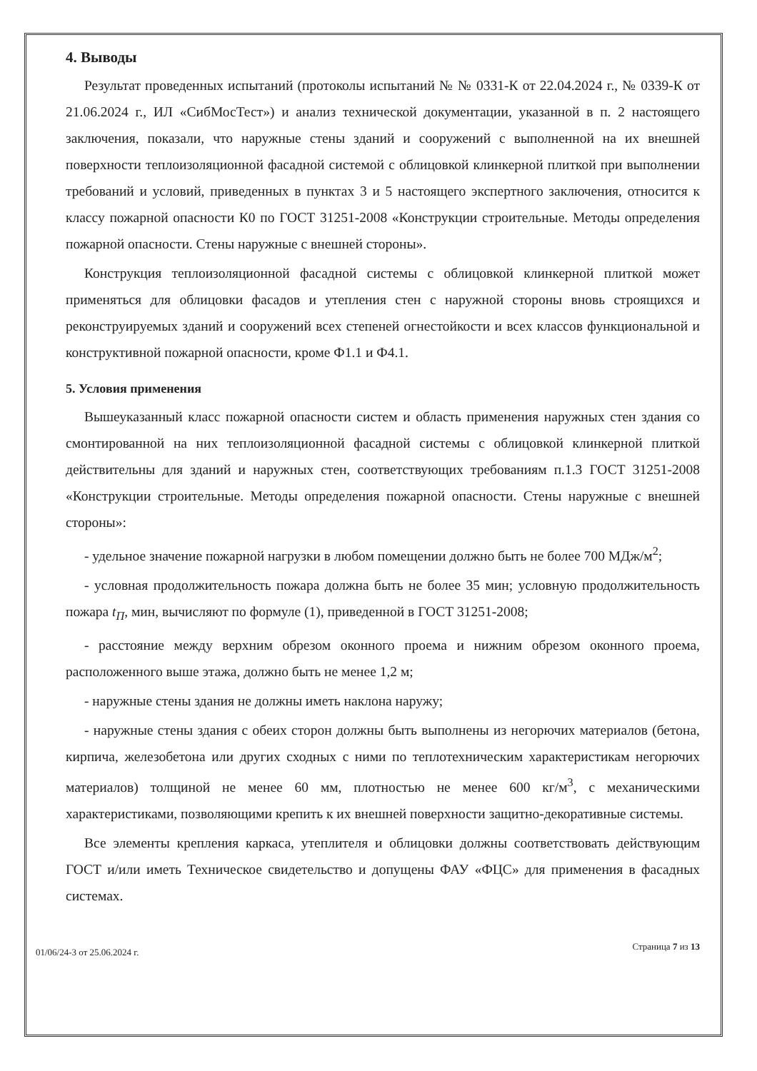4. Выводы
Результат проведенных испытаний (протоколы испытаний № № 0331-К от 22.04.2024 г., № 0339-К от 21.06.2024 г., ИЛ «СибМосТест») и анализ технической документации, указанной в п. 2 настоящего заключения, показали, что наружные стены зданий и сооружений с выполненной на их внешней поверхности теплоизоляционной фасадной системой с облицовкой клинкерной плиткой при выполнении требований и условий, приведенных в пунктах 3 и 5 настоящего экспертного заключения, относится к классу пожарной опасности К0 по ГОСТ 31251-2008 «Конструкции строительные. Методы определения пожарной опасности. Стены наружные с внешней стороны».
Конструкция теплоизоляционной фасадной системы с облицовкой клинкерной плиткой может применяться для облицовки фасадов и утепления стен с наружной стороны вновь строящихся и реконструируемых зданий и сооружений всех степеней огнестойкости и всех классов функциональной и конструктивной пожарной опасности, кроме Ф1.1 и Ф4.1.
5. Условия применения
Вышеуказанный класс пожарной опасности систем и область применения наружных стен здания со смонтированной на них теплоизоляционной фасадной системы с облицовкой клинкерной плиткой действительны для зданий и наружных стен, соответствующих требованиям п.1.3 ГОСТ 31251-2008 «Конструкции строительные. Методы определения пожарной опасности. Стены наружные с внешней стороны»:
- удельное значение пожарной нагрузки в любом помещении должно быть не более 700 МДж/м<sup>2</sup>;
- условная продолжительность пожара должна быть не более 35 мин; условную продолжительность пожара t<sub>П</sub>, мин, вычисляют по формуле (1), приведенной в ГОСТ 31251-2008;
- расстояние между верхним обрезом оконного проема и нижним обрезом оконного проема, расположенного выше этажа, должно быть не менее 1,2 м;
- наружные стены здания не должны иметь наклона наружу;
- наружные стены здания с обеих сторон должны быть выполнены из негорючих материалов (бетона, кирпича, железобетона или других сходных с ними по теплотехническим характеристикам негорючих материалов) толщиной не менее 60 мм, плотностью не менее 600 кг/м<sup>3</sup>, с механическими характеристиками, позволяющими крепить к их внешней поверхности защитно-декоративные системы.
Все элементы крепления каркаса, утеплителя и облицовки должны соответствовать действующим ГОСТ и/или иметь Техническое свидетельство и допущены ФАУ «ФЦС» для применения в фасадных системах.
01/06/24-3 от 25.06.2024 г. Страница 7 из 13